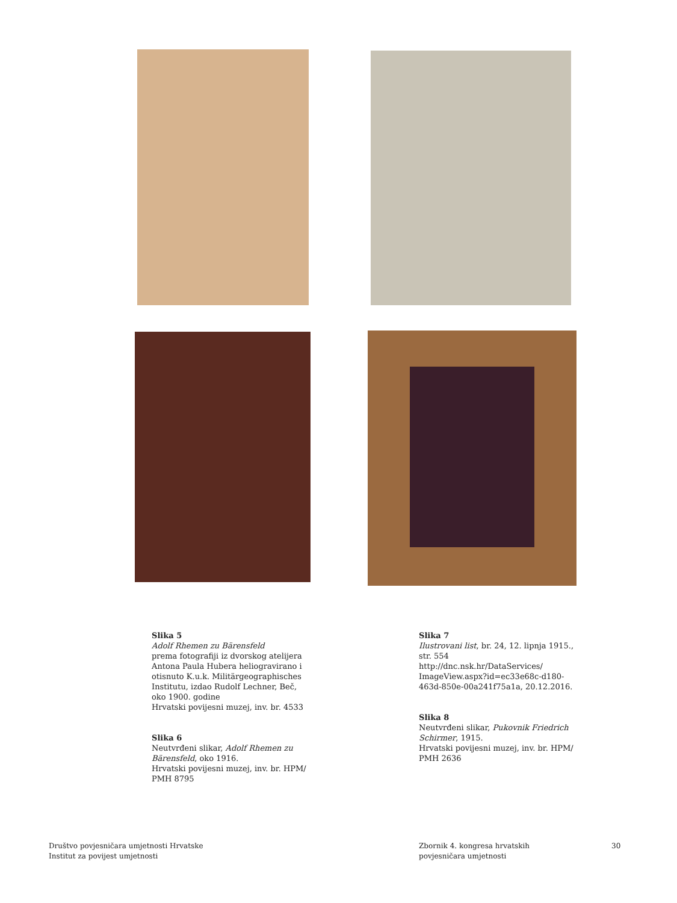Slika 5
Adolf Rhemen zu Bärensfeld
prema fotografiji iz dvorskog atelijera Antona Paula Hubera heliogravirano i otisnuto K.u.k. Militärgeographisches Institutu, izdao Rudolf Lechner, Beč, oko 1900. godine
Hrvatski povijesni muzej, inv. br. 4533
Slika 6
Neutvrđeni slikar, Adolf Rhemen zu Bärensfeld, oko 1916.
Hrvatski povijesni muzej, inv. br. HPM/ PMH 8795
Slika 7
Ilustrovani list, br. 24, 12. lipnja 1915., str. 554
http://dnc.nsk.hr/DataServices/ ImageView.aspx?id=ec33e68c-d180-463d-850e-00a241f75a1a, 20.12.2016.
Slika 8
Neutvrđeni slikar, Pukovnik Friedrich Schirmer, 1915.
Hrvatski povijesni muzej, inv. br. HPM/ PMH 2636
Društvo povjesničara umjetnosti Hrvatske
Institut za povijest umjetnosti
Zbornik 4. kongresa hrvatskih
povjesničara umjetnosti
30